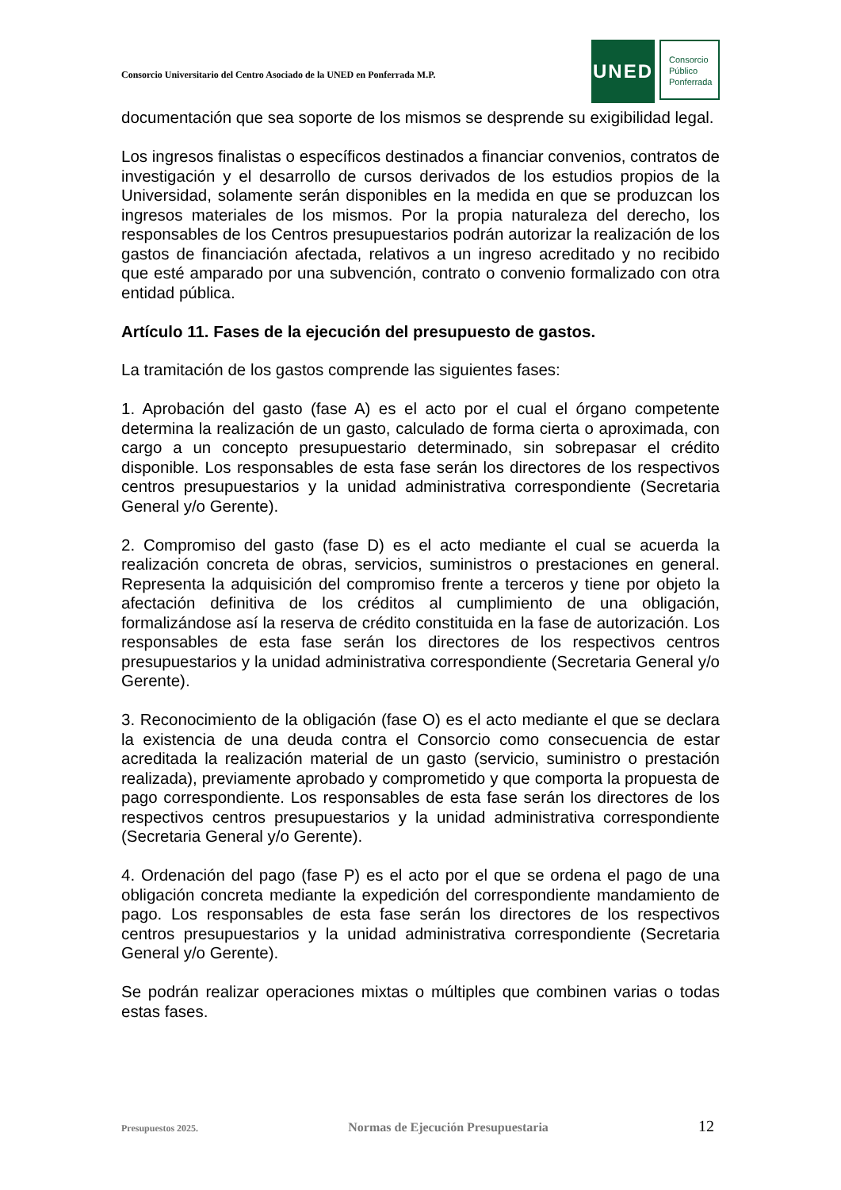Consorcio Universitario del Centro Asociado de la UNED en Ponferrada M.P.
UNED
Consorcio
Público
Ponferrada
documentación que sea soporte de los mismos se desprende su exigibilidad legal.
Los ingresos finalistas o específicos destinados a financiar convenios, contratos de investigación y el desarrollo de cursos derivados de los estudios propios de la Universidad, solamente serán disponibles en la medida en que se produzcan los ingresos materiales de los mismos. Por la propia naturaleza del derecho, los responsables de los Centros presupuestarios podrán autorizar la realización de los gastos de financiación afectada, relativos a un ingreso acreditado y no recibido que esté amparado por una subvención, contrato o convenio formalizado con otra entidad pública.
Artículo 11. Fases de la ejecución del presupuesto de gastos.
La tramitación de los gastos comprende las siguientes fases:
1. Aprobación del gasto (fase A) es el acto por el cual el órgano competente determina la realización de un gasto, calculado de forma cierta o aproximada, con cargo a un concepto presupuestario determinado, sin sobrepasar el crédito disponible. Los responsables de esta fase serán los directores de los respectivos centros presupuestarios y la unidad administrativa correspondiente (Secretaria General y/o Gerente).
2. Compromiso del gasto (fase D) es el acto mediante el cual se acuerda la realización concreta de obras, servicios, suministros o prestaciones en general. Representa la adquisición del compromiso frente a terceros y tiene por objeto la afectación definitiva de los créditos al cumplimiento de una obligación, formalizándose así la reserva de crédito constituida en la fase de autorización. Los responsables de esta fase serán los directores de los respectivos centros presupuestarios y la unidad administrativa correspondiente (Secretaria General y/o Gerente).
3. Reconocimiento de la obligación (fase O) es el acto mediante el que se declara la existencia de una deuda contra el Consorcio como consecuencia de estar acreditada la realización material de un gasto (servicio, suministro o prestación realizada), previamente aprobado y comprometido y que comporta la propuesta de pago correspondiente. Los responsables de esta fase serán los directores de los respectivos centros presupuestarios y la unidad administrativa correspondiente (Secretaria General y/o Gerente).
4. Ordenación del pago (fase P) es el acto por el que se ordena el pago de una obligación concreta mediante la expedición del correspondiente mandamiento de pago. Los responsables de esta fase serán los directores de los respectivos centros presupuestarios y la unidad administrativa correspondiente (Secretaria General y/o Gerente).
Se podrán realizar operaciones mixtas o múltiples que combinen varias o todas estas fases.
Presupuestos 2025. Normas de Ejecución Presupuestaria 12